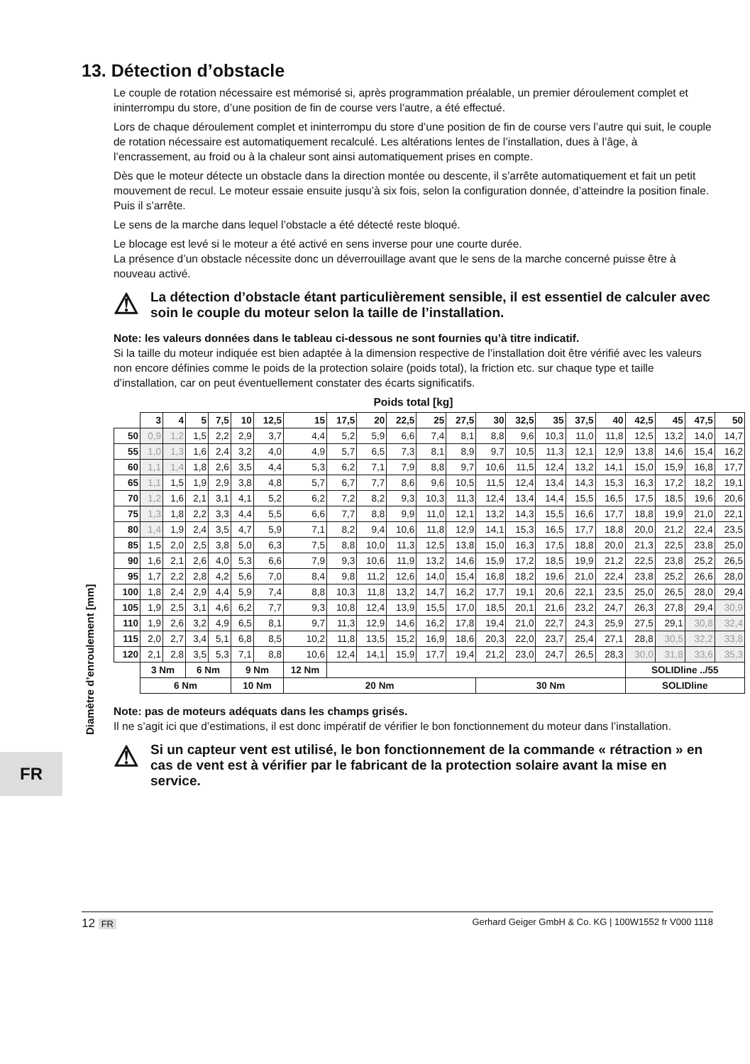FR
Diamètre d’enroulement [mm]
13. Détection d’obstacle
Le couple de rotation nécessaire est mémorisé si, après programmation préalable, un premier déroulement complet et ininterrompu du store, d’une position de fin de course vers l’autre, a été effectué.
Lors de chaque déroulement complet et ininterrompu du store d’une position de fin de course vers l’autre qui suit, le couple de rotation nécessaire est automatiquement recalculé. Les altérations lentes de l’installation, dues à l’âge, à l’encrassement, au froid ou à la chaleur sont ainsi automatiquement prises en compte.
Dès que le moteur détecte un obstacle dans la direction montée ou descente, il s’arrête automatiquement et fait un petit mouvement de recul. Le moteur essaie ensuite jusqu’à six fois, selon la configuration donnée, d’atteindre la position finale. Puis il s’arrête.
Le sens de la marche dans lequel l’obstacle a été détecté reste bloqué.
Le blocage est levé si le moteur a été activé en sens inverse pour une courte durée.
La présence d’un obstacle nécessite donc un déverrouillage avant que le sens de la marche concerné puisse être à nouveau activé.
⚠ La détection d’obstacle étant particulièrement sensible, il est essentiel de calculer avec soin le couple du moteur selon la taille de l’installation.
Note: les valeurs données dans le tableau ci-dessous ne sont fournies qu’à titre indicatif.
Si la taille du moteur indiquée est bien adaptée à la dimension respective de l’installation doit être vérifié avec les valeurs non encore définies comme le poids de la protection solaire (poids total), la friction etc. sur chaque type et taille d’installation, car on peut éventuellement constater des écarts significatifs.
Poids total [kg]
| | 3 | 4 | 5 | 7,5 | 10 | 12,5 | 15 | 17,5 | 20 | 22,5 | 25 | 27,5 | 30 | 32,5 | 35 | 37,5 | 40 | 42,5 | 45 | 47,5 | 50 |
| --- | --- | --- | --- | --- | --- | --- | --- | --- | --- | --- | --- | --- | --- | --- | --- | --- | --- | --- | --- | --- | --- |
| 50 | 0,9 | 1,2 | 1,5 | 2,2 | 2,9 | 3,7 | 4,4 | 5,2 | 5,9 | 6,6 | 7,4 | 8,1 | 8,8 | 9,6 | 10,3 | 11,0 | 11,8 | 12,5 | 13,2 | 14,0 | 14,7 |
| 55 | 1,0 | 1,3 | 1,6 | 2,4 | 3,2 | 4,0 | 4,9 | 5,7 | 6,5 | 7,3 | 8,1 | 8,9 | 9,7 | 10,5 | 11,3 | 12,1 | 12,9 | 13,8 | 14,6 | 15,4 | 16,2 |
| 60 | 1,1 | 1,4 | 1,8 | 2,6 | 3,5 | 4,4 | 5,3 | 6,2 | 7,1 | 7,9 | 8,8 | 9,7 | 10,6 | 11,5 | 12,4 | 13,2 | 14,1 | 15,0 | 15,9 | 16,8 | 17,7 |
| 65 | 1,1 | 1,5 | 1,9 | 2,9 | 3,8 | 4,8 | 5,7 | 6,7 | 7,7 | 8,6 | 9,6 | 10,5 | 11,5 | 12,4 | 13,4 | 14,3 | 15,3 | 16,3 | 17,2 | 18,2 | 19,1 |
| 70 | 1,2 | 1,6 | 2,1 | 3,1 | 4,1 | 5,2 | 6,2 | 7,2 | 8,2 | 9,3 | 10,3 | 11,3 | 12,4 | 13,4 | 14,4 | 15,5 | 16,5 | 17,5 | 18,5 | 19,6 | 20,6 |
| 75 | 1,3 | 1,8 | 2,2 | 3,3 | 4,4 | 5,5 | 6,6 | 7,7 | 8,8 | 9,9 | 11,0 | 12,1 | 13,2 | 14,3 | 15,5 | 16,6 | 17,7 | 18,8 | 19,9 | 21,0 | 22,1 |
| 80 | 1,4 | 1,9 | 2,4 | 3,5 | 4,7 | 5,9 | 7,1 | 8,2 | 9,4 | 10,6 | 11,8 | 12,9 | 14,1 | 15,3 | 16,5 | 17,7 | 18,8 | 20,0 | 21,2 | 22,4 | 23,5 |
| 85 | 1,5 | 2,0 | 2,5 | 3,8 | 5,0 | 6,3 | 7,5 | 8,8 | 10,0 | 11,3 | 12,5 | 13,8 | 15,0 | 16,3 | 17,5 | 18,8 | 20,0 | 21,3 | 22,5 | 23,8 | 25,0 |
| 90 | 1,6 | 2,1 | 2,6 | 4,0 | 5,3 | 6,6 | 7,9 | 9,3 | 10,6 | 11,9 | 13,2 | 14,6 | 15,9 | 17,2 | 18,5 | 19,9 | 21,2 | 22,5 | 23,8 | 25,2 | 26,5 |
| 95 | 1,7 | 2,2 | 2,8 | 4,2 | 5,6 | 7,0 | 8,4 | 9,8 | 11,2 | 12,6 | 14,0 | 15,4 | 16,8 | 18,2 | 19,6 | 21,0 | 22,4 | 23,8 | 25,2 | 26,6 | 28,0 |
| 100 | 1,8 | 2,4 | 2,9 | 4,4 | 5,9 | 7,4 | 8,8 | 10,3 | 11,8 | 13,2 | 14,7 | 16,2 | 17,7 | 19,1 | 20,6 | 22,1 | 23,5 | 25,0 | 26,5 | 28,0 | 29,4 |
| 105 | 1,9 | 2,5 | 3,1 | 4,6 | 6,2 | 7,7 | 9,3 | 10,8 | 12,4 | 13,9 | 15,5 | 17,0 | 18,5 | 20,1 | 21,6 | 23,2 | 24,7 | 26,3 | 27,8 | 29,4 | 30,9 |
| 110 | 1,9 | 2,6 | 3,2 | 4,9 | 6,5 | 8,1 | 9,7 | 11,3 | 12,9 | 14,6 | 16,2 | 17,8 | 19,4 | 21,0 | 22,7 | 24,3 | 25,9 | 27,5 | 29,1 | 30,8 | 32,4 |
| 115 | 2,0 | 2,7 | 3,4 | 5,1 | 6,8 | 8,5 | 10,2 | 11,8 | 13,5 | 15,2 | 16,9 | 18,6 | 20,3 | 22,0 | 23,7 | 25,4 | 27,1 | 28,8 | 30,5 | 32,2 | 33,8 |
| 120 | 2,1 | 2,8 | 3,5 | 5,3 | 7,1 | 8,8 | 10,6 | 12,4 | 14,1 | 15,9 | 17,7 | 19,4 | 21,2 | 23,0 | 24,7 | 26,5 | 28,3 | 30,0 | 31,8 | 33,6 | 35,3 |
| | 3 Nm | | 6 Nm | | 9 Nm | | 12 Nm | | | | | | | | | | | SOLIDline ../55 | | | |
| | 6 Nm | | | | 10 Nm | | 20 Nm | | | | | | 30 Nm | | | | | SOLIDline | | | |
Note: pas de moteurs adéquats dans les champs grisés.
Il ne s’agit ici que d’estimations, il est donc impératif de vérifier le bon fonctionnement du moteur dans l’installation.
⚠ Si un capteur vent est utilisé, le bon fonctionnement de la commande « rétraction » en cas de vent est à vérifier par le fabricant de la protection solaire avant la mise en service.
12 FR Gerhard Geiger GmbH & Co. KG | 100W1552 fr V000 1118